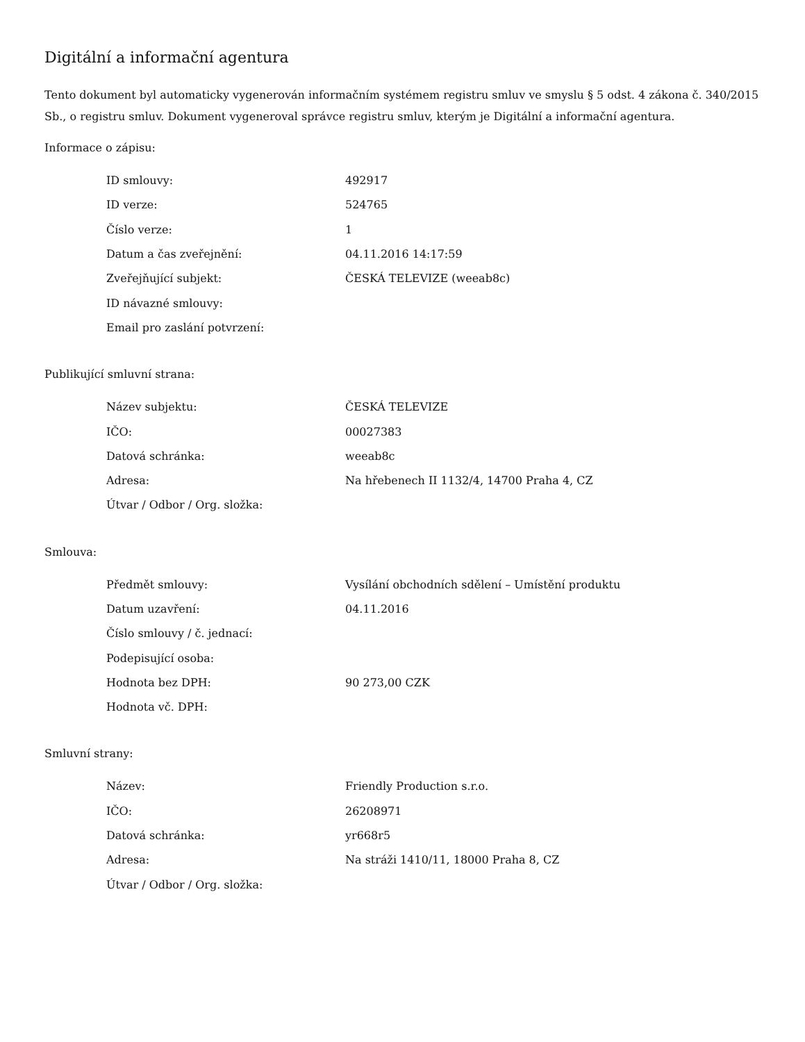Digitální a informační agentura
Tento dokument byl automaticky vygenerován informačním systémem registru smluv ve smyslu § 5 odst. 4 zákona č. 340/2015 Sb., o registru smluv. Dokument vygeneroval správce registru smluv, kterým je Digitální a informační agentura.
Informace o zápisu:
| ID smlouvy: | 492917 |
| ID verze: | 524765 |
| Číslo verze: | 1 |
| Datum a čas zveřejnění: | 04.11.2016 14:17:59 |
| Zveřejňující subjekt: | ČESKÁ TELEVIZE (weeab8c) |
| ID návazné smlouvy: | |
| Email pro zaslání potvrzení: | |
Publikující smluvní strana:
| Název subjektu: | ČESKÁ TELEVIZE |
| IČO: | 00027383 |
| Datová schránka: | weeab8c |
| Adresa: | Na hřebenech II 1132/4, 14700 Praha 4, CZ |
| Útvar / Odbor / Org. složka: | |
Smlouva:
| Předmět smlouvy: | Vysílání obchodních sdělení – Umístění produktu |
| Datum uzavření: | 04.11.2016 |
| Číslo smlouvy / č. jednací: | |
| Podepisující osoba: | |
| Hodnota bez DPH: | 90 273,00 CZK |
| Hodnota vč. DPH: | |
Smluvní strany:
| Název: | Friendly Production s.r.o. |
| IČO: | 26208971 |
| Datová schránka: | yr668r5 |
| Adresa: | Na stráži 1410/11, 18000 Praha 8, CZ |
| Útvar / Odbor / Org. složka: | |